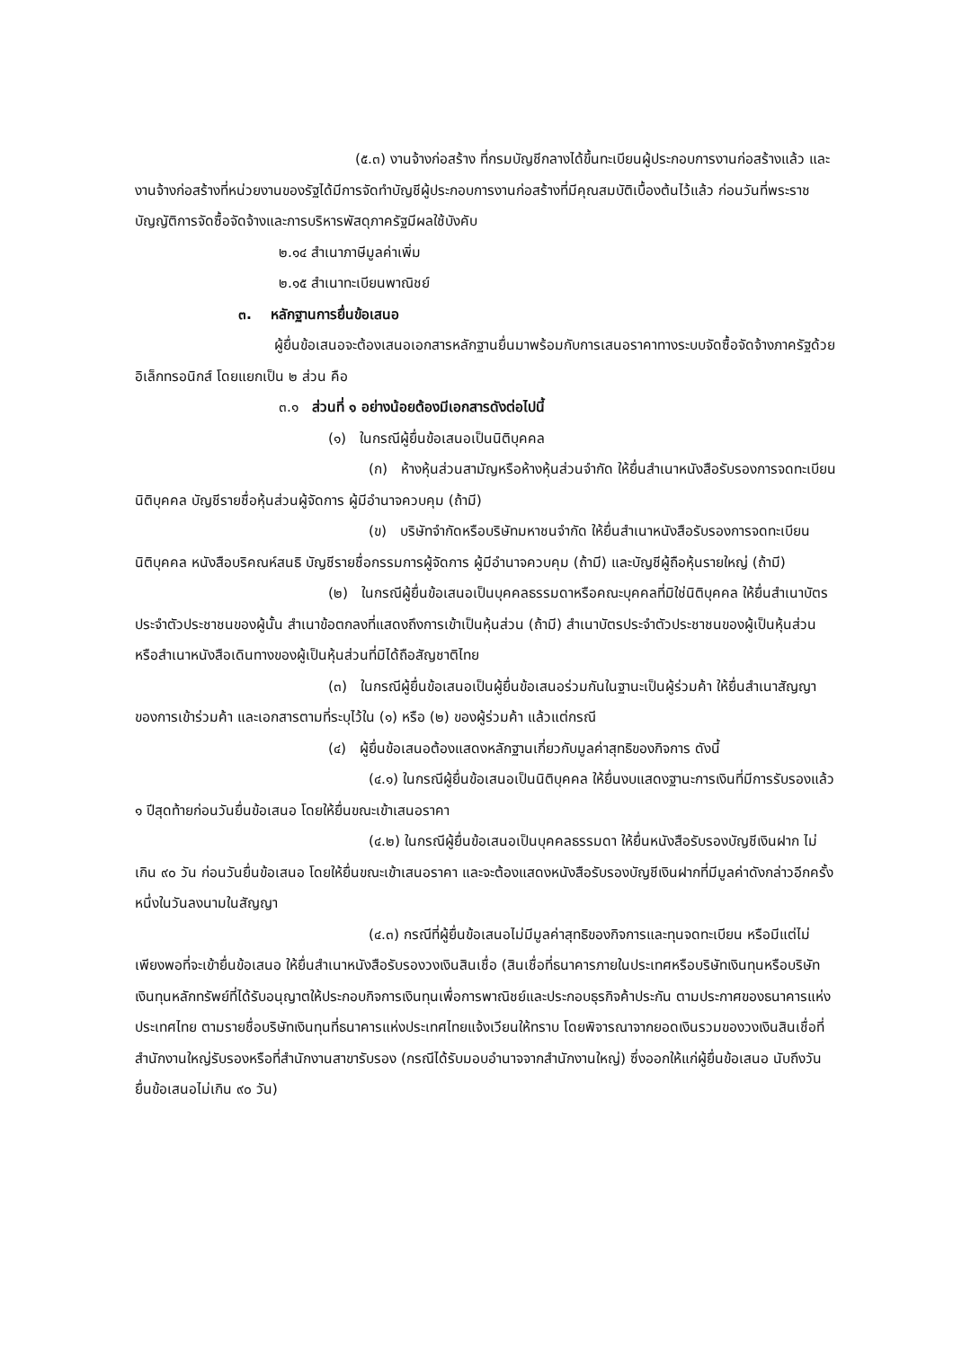(๕.๓) งานจ้างก่อสร้าง ที่กรมบัญชีกลางได้ขึ้นทะเบียนผู้ประกอบการงานก่อสร้างแล้ว และงานจ้างก่อสร้างที่หน่วยงานของรัฐได้มีการจัดทำบัญชีผู้ประกอบการงานก่อสร้างที่มีคุณสมบัติเบื้องต้นไว้แล้ว ก่อนวันที่พระราชบัญญัติการจัดซื้อจัดจ้างและการบริหารพัสดุภาครัฐมีผลใช้บังคับ
๒.๑๔ สำเนาภาษีมูลค่าเพิ่ม
๒.๑๕ สำเนาทะเบียนพาณิชย์
๓. หลักฐานการยื่นข้อเสนอ
ผู้ยื่นข้อเสนอจะต้องเสนอเอกสารหลักฐานยื่นมาพร้อมกับการเสนอราคาทางระบบจัดซื้อจัดจ้างภาครัฐด้วยอิเล็กทรอนิกส์ โดยแยกเป็น ๒ ส่วน คือ
๓.๑ ส่วนที่ ๑ อย่างน้อยต้องมีเอกสารดังต่อไปนี้
(๑) ในกรณีผู้ยื่นข้อเสนอเป็นนิติบุคคล
(ก) ห้างหุ้นส่วนสามัญหรือห้างหุ้นส่วนจำกัด ให้ยื่นสำเนาหนังสือรับรองการจดทะเบียนนิติบุคคล บัญชีรายชื่อหุ้นส่วนผู้จัดการ ผู้มีอำนาจควบคุม (ถ้ามี)
(ข) บริษัทจำกัดหรือบริษัทมหาชนจำกัด ให้ยื่นสำเนาหนังสือรับรองการจดทะเบียนนิติบุคคล หนังสือบริคณห์สนธิ บัญชีรายชื่อกรรมการผู้จัดการ ผู้มีอำนาจควบคุม (ถ้ามี) และบัญชีผู้ถือหุ้นรายใหญ่ (ถ้ามี)
(๒) ในกรณีผู้ยื่นข้อเสนอเป็นบุคคลธรรมดาหรือคณะบุคคลที่มิใช่นิติบุคคล ให้ยื่นสำเนาบัตรประจำตัวประชาชนของผู้นั้น สำเนาข้อตกลงที่แสดงถึงการเข้าเป็นหุ้นส่วน (ถ้ามี) สำเนาบัตรประจำตัวประชาชนของผู้เป็นหุ้นส่วน หรือสำเนาหนังสือเดินทางของผู้เป็นหุ้นส่วนที่มิได้ถือสัญชาติไทย
(๓) ในกรณีผู้ยื่นข้อเสนอเป็นผู้ยื่นข้อเสนอร่วมกันในฐานะเป็นผู้ร่วมค้า ให้ยื่นสำเนาสัญญาของการเข้าร่วมค้า และเอกสารตามที่ระบุไว้ใน (๑) หรือ (๒) ของผู้ร่วมค้า แล้วแต่กรณี
(๔) ผู้ยื่นข้อเสนอต้องแสดงหลักฐานเกี่ยวกับมูลค่าสุทธิของกิจการ ดังนี้
(๔.๑) ในกรณีผู้ยื่นข้อเสนอเป็นนิติบุคคล ให้ยื่นงบแสดงฐานะการเงินที่มีการรับรองแล้ว ๑ ปีสุดท้ายก่อนวันยื่นข้อเสนอ โดยให้ยื่นขณะเข้าเสนอราคา
(๔.๒) ในกรณีผู้ยื่นข้อเสนอเป็นบุคคลธรรมดา ให้ยื่นหนังสือรับรองบัญชีเงินฝาก ไม่เกิน ๙๐ วัน ก่อนวันยื่นข้อเสนอ โดยให้ยื่นขณะเข้าเสนอราคา และจะต้องแสดงหนังสือรับรองบัญชีเงินฝากที่มีมูลค่าดังกล่าวอีกครั้งหนึ่งในวันลงนามในสัญญา
(๔.๓) กรณีที่ผู้ยื่นข้อเสนอไม่มีมูลค่าสุทธิของกิจการและทุนจดทะเบียน หรือมีแต่ไม่เพียงพอที่จะเข้ายื่นข้อเสนอ ให้ยื่นสำเนาหนังสือรับรองวงเงินสินเชื่อ (สินเชื่อที่ธนาคารภายในประเทศหรือบริษัทเงินทุนหรือบริษัทเงินทุนหลักทรัพย์ที่ได้รับอนุญาตให้ประกอบกิจการเงินทุนเพื่อการพาณิชย์และประกอบธุรกิจค้าประกัน ตามประกาศของธนาคารแห่งประเทศไทย ตามรายชื่อบริษัทเงินทุนที่ธนาคารแห่งประเทศไทยแจ้งเวียนให้ทราบ โดยพิจารณาจากยอดเงินรวมของวงเงินสินเชื่อที่สำนักงานใหญ่รับรองหรือที่สำนักงานสาขารับรอง (กรณีได้รับมอบอำนาจจากสำนักงานใหญ่) ซึ่งออกให้แก่ผู้ยื่นข้อเสนอ นับถึงวันยื่นข้อเสนอไม่เกิน ๙๐ วัน)